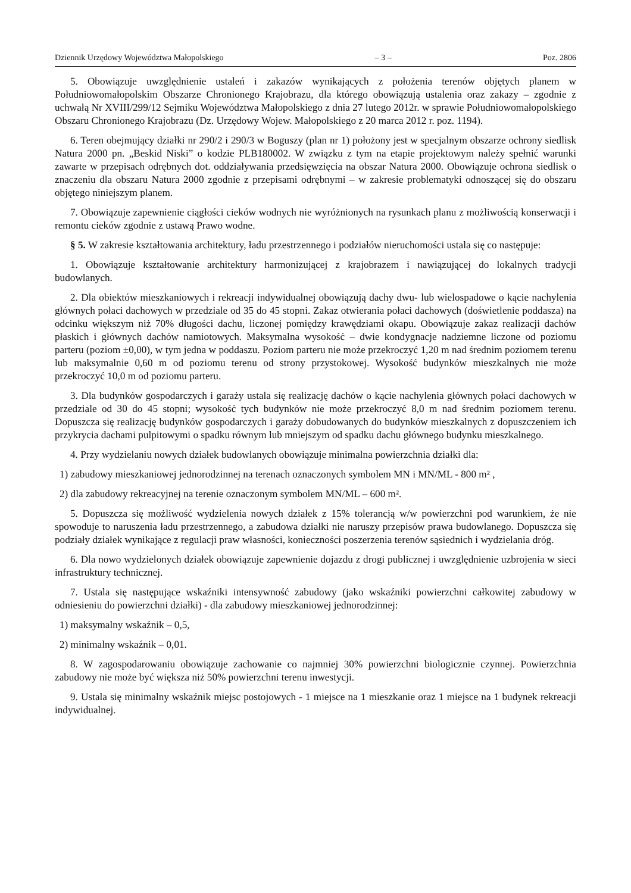Dziennik Urzędowy Województwa Małopolskiego – 3 – Poz. 2806
5. Obowiązuje uwzględnienie ustaleń i zakazów wynikających z położenia terenów objętych planem w Południowomałopolskim Obszarze Chronionego Krajobrazu, dla którego obowiązują ustalenia oraz zakazy – zgodnie z uchwałą Nr XVIII/299/12 Sejmiku Województwa Małopolskiego z dnia 27 lutego 2012r. w sprawie Południowomałopolskiego Obszaru Chronionego Krajobrazu (Dz. Urzędowy Wojew. Małopolskiego z 20 marca 2012 r. poz. 1194).
6. Teren obejmujący działki nr 290/2 i 290/3 w Boguszy (plan nr 1) położony jest w specjalnym obszarze ochrony siedlisk Natura 2000 pn. „Beskid Niski” o kodzie PLB180002. W związku z tym na etapie projektowym należy spełnić warunki zawarte w przepisach odrębnych dot. oddziaływania przedsięwzięcia na obszar Natura 2000. Obowiązuje ochrona siedlisk o znaczeniu dla obszaru Natura 2000 zgodnie z przepisami odrębnymi – w zakresie problematyki odnoszącej się do obszaru objętego niniejszym planem.
7. Obowiązuje zapewnienie ciągłości cieków wodnych nie wyróżnionych na rysunkach planu z możliwością konserwacji i remontu cieków zgodnie z ustawą Prawo wodne.
§ 5. W zakresie kształtowania architektury, ładu przestrzennego i podziałów nieruchomości ustala się co następuje:
1. Obowiązuje kształtowanie architektury harmonizującej z krajobrazem i nawiązującej do lokalnych tradycji budowlanych.
2. Dla obiektów mieszkaniowych i rekreacji indywidualnej obowiązują dachy dwu- lub wielospadowe o kącie nachylenia głównych połaci dachowych w przedziale od 35 do 45 stopni. Zakaz otwierania połaci dachowych (doświetlenie poddasza) na odcinku większym niż 70% długości dachu, liczonej pomiędzy krawędziami okapu. Obowiązuje zakaz realizacji dachów płaskich i głównych dachów namiotowych. Maksymalna wysokość – dwie kondygnacje nadziemne liczone od poziomu parteru (poziom ±0,00), w tym jedna w poddaszu. Poziom parteru nie może przekroczyć 1,20 m nad średnim poziomem terenu lub maksymalnie 0,60 m od poziomu terenu od strony przystokowej. Wysokość budynków mieszkalnych nie może przekroczyć 10,0 m od poziomu parteru.
3. Dla budynków gospodarczych i garaży ustala się realizację dachów o kącie nachylenia głównych połaci dachowych w przedziale od 30 do 45 stopni; wysokość tych budynków nie może przekroczyć 8,0 m nad średnim poziomem terenu. Dopuszcza się realizację budynków gospodarczych i garaży dobudowanych do budynków mieszkalnych z dopuszczeniem ich przykrycia dachami pulpitowymi o spadku równym lub mniejszym od spadku dachu głównego budynku mieszkalnego.
4. Przy wydzielaniu nowych działek budowlanych obowiązuje minimalna powierzchnia działki dla:
1) zabudowy mieszkaniowej jednorodzinnej na terenach oznaczonych symbolem MN i MN/ML - 800 m² ,
2) dla zabudowy rekreacyjnej na terenie oznaczonym symbolem MN/ML – 600 m².
5. Dopuszcza się możliwość wydzielenia nowych działek z 15% tolerancją w/w powierzchni pod warunkiem, że nie spowoduje to naruszenia ładu przestrzennego, a zabudowa działki nie naruszy przepisów prawa budowlanego. Dopuszcza się podziały działek wynikające z regulacji praw własności, konieczności poszerzenia terenów sąsiednich i wydzielania dróg.
6. Dla nowo wydzielonych działek obowiązuje zapewnienie dojazdu z drogi publicznej i uwzględnienie uzbrojenia w sieci infrastruktury technicznej.
7. Ustala się następujące wskaźniki intensywność zabudowy (jako wskaźniki powierzchni całkowitej zabudowy w odniesieniu do powierzchni działki) - dla zabudowy mieszkaniowej jednorodzinnej:
1) maksymalny wskaźnik – 0,5,
2) minimalny wskaźnik – 0,01.
8. W zagospodarowaniu obowiązuje zachowanie co najmniej 30% powierzchni biologicznie czynnej. Powierzchnia zabudowy nie może być większa niż 50% powierzchni terenu inwestycji.
9. Ustala się minimalny wskaźnik miejsc postojowych - 1 miejsce na 1 mieszkanie oraz 1 miejsce na 1 budynek rekreacji indywidualnej.